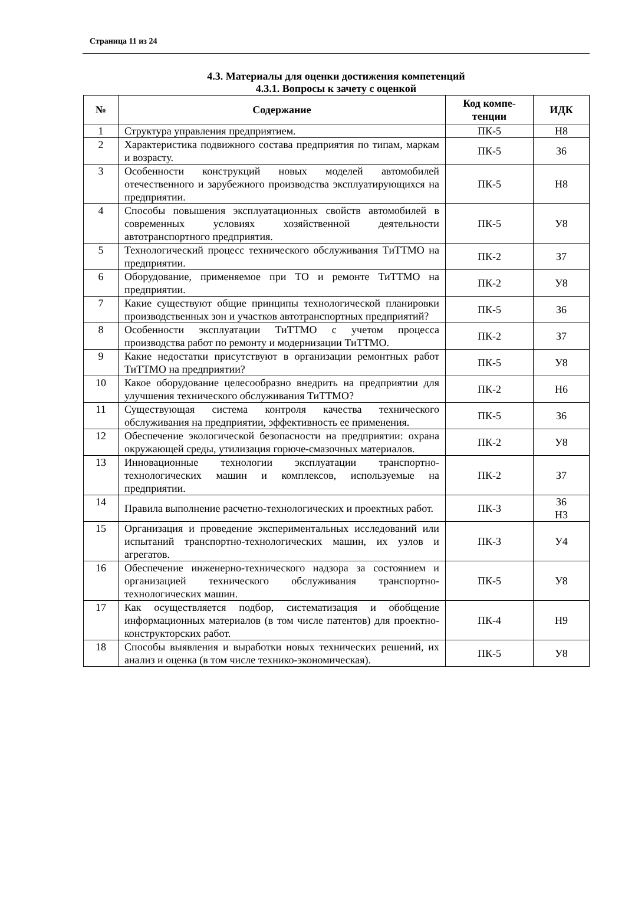Страница 11 из 24
4.3. Материалы для оценки достижения компетенций
4.3.1. Вопросы к зачету с оценкой
| № | Содержание | Код компе- тенции | ИДК |
| --- | --- | --- | --- |
| 1 | Структура управления предприятием. | ПК-5 | Н8 |
| 2 | Характеристика подвижного состава предприятия по типам, маркам и возрасту. | ПК-5 | З6 |
| 3 | Особенности конструкций новых моделей автомобилей отечественного и зарубежного производства эксплуатирующихся на предприятии. | ПК-5 | Н8 |
| 4 | Способы повышения эксплуатационных свойств автомобилей в современных условиях хозяйственной деятельности автотранспортного предприятия. | ПК-5 | У8 |
| 5 | Технологический процесс технического обслуживания ТиТТМО на предприятии. | ПК-2 | З7 |
| 6 | Оборудование, применяемое при ТО и ремонте ТиТТМО на предприятии. | ПК-2 | У8 |
| 7 | Какие существуют общие принципы технологической планировки производственных зон и участков автотранспортных предприятий? | ПК-5 | З6 |
| 8 | Особенности эксплуатации ТиТТМО с учетом процесса производства работ по ремонту и модернизации ТиТТМО. | ПК-2 | З7 |
| 9 | Какие недостатки присутствуют в организации ремонтных работ ТиТТМО на предприятии? | ПК-5 | У8 |
| 10 | Какое оборудование целесообразно внедрить на предприятии для улучшения технического обслуживания ТиТТМО? | ПК-2 | Н6 |
| 11 | Существующая система контроля качества технического обслуживания на предприятии, эффективность ее применения. | ПК-5 | З6 |
| 12 | Обеспечение экологической безопасности на предприятии: охрана окружающей среды, утилизация горюче-смазочных материалов. | ПК-2 | У8 |
| 13 | Инновационные технологии эксплуатации транспортно-технологических машин и комплексов, используемые на предприятии. | ПК-2 | З7 |
| 14 | Правила выполнение расчетно-технологических и проектных работ. | ПК-3 | З6 Н3 |
| 15 | Организация и проведение экспериментальных исследований или испытаний транспортно-технологических машин, их узлов и агрегатов. | ПК-3 | У4 |
| 16 | Обеспечение инженерно-технического надзора за состоянием и организацией технического обслуживания транспортно-технологических машин. | ПК-5 | У8 |
| 17 | Как осуществляется подбор, систематизация и обобщение информационных материалов (в том числе патентов) для проектно-конструкторских работ. | ПК-4 | Н9 |
| 18 | Способы выявления и выработки новых технических решений, их анализ и оценка (в том числе технико-экономическая). | ПК-5 | У8 |